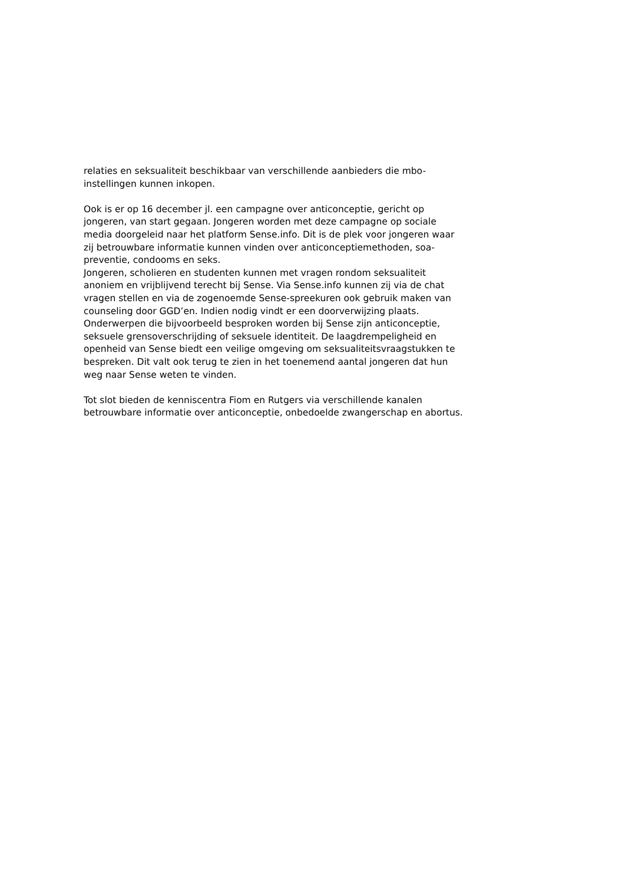relaties en seksualiteit beschikbaar van verschillende aanbieders die mbo-
instellingen kunnen inkopen.
Ook is er op 16 december jl. een campagne over anticonceptie, gericht op
jongeren, van start gegaan. Jongeren worden met deze campagne op sociale
media doorgeleid naar het platform Sense.info. Dit is de plek voor jongeren waar
zij betrouwbare informatie kunnen vinden over anticonceptiemethoden, soa-
preventie, condooms en seks.
Jongeren, scholieren en studenten kunnen met vragen rondom seksualiteit
anoniem en vrijblijvend terecht bij Sense. Via Sense.info kunnen zij via de chat
vragen stellen en via de zogenoemde Sense-spreekuren ook gebruik maken van
counseling door GGD’en. Indien nodig vindt er een doorverwijzing plaats.
Onderwerpen die bijvoorbeeld besproken worden bij Sense zijn anticonceptie,
seksuele grensoverschrijding of seksuele identiteit. De laagdrempeligheid en
openheid van Sense biedt een veilige omgeving om seksualiteitsvraagstukken te
bespreken. Dit valt ook terug te zien in het toenemend aantal jongeren dat hun
weg naar Sense weten te vinden.
Tot slot bieden de kenniscentra Fiom en Rutgers via verschillende kanalen
betrouwbare informatie over anticonceptie, onbedoelde zwangerschap en abortus.